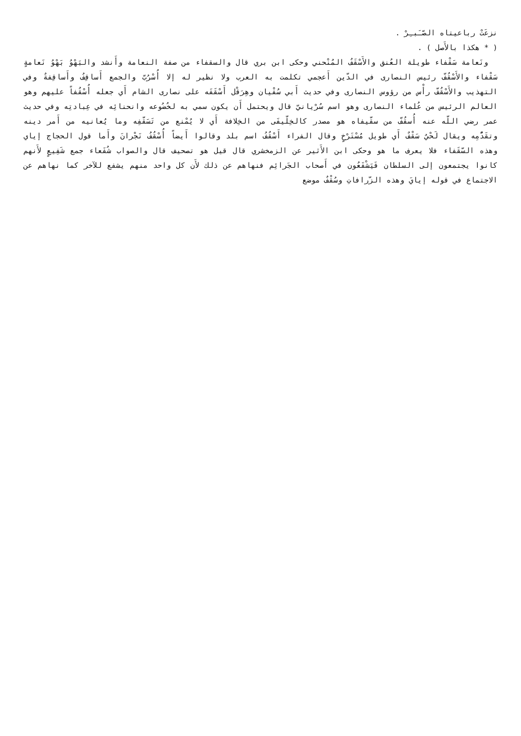نزعَتْ رباعيتاه الصّـَبـِرْ .
( * هكذا بالأَصل ) .
ونَعامة سَقْفاء طويلة العُنق والأَسْقَفُ المُنْحني وحكى ابن بري قال والسقفاء من صفة النعامة وأَنشد والبَهْوُ بَهْوُ نَعامةٍ سَقْفاء والأَسْقُفّ رئيس النصارى في الدّين أَعجمي تكلمت به العرب ولا نظير له إلا أُسْرُبّ والجمع أَساقِفُ وأَساقِفةٌ وفي التهذيب والأَسْقُفّ رأْس من رؤوس النصارى وفي حديث أَبي سُفْيان وهِرَقْل أَسْقَفَه على نصارى الشام أَي جعله أُسْقُفاً عليهم وهو العالم الرئيس من عُلماء النصارى وهو اسم سُرْيانيّ قال ويحتمل أَن يكون سمي به لخُضُوعه وانحنائِه في عِبادتِه وفي حديث عمر رضي اللّه عنه أُسقُفّ من سقّيفاه هو مصدر كالخِلّيفَى من الخِلافة أَي لا يُمْنع من تَسَقّفِه وما يُعانيه من أَمر دينه وتقَدُّمِه ويقال لَحْيٌ سَقْفٌ أَي طويل مُسْتَرْخٍ وقال الفراء أَسْقُفُ اسم بلد وقالوا أَيضاً أُسْقُفُ نَجْرانَ وأَما قول الحجاج إياي وهذه السّقَفاء فلا يعرف ما هو وحكى ابن الأَثير عن الزمخشري قال قيل هو تصحيف قال والصواب شُفَعاء جمع شَفِيعٍ لأَنهم كانوا يجتمعون إلى السلطان فَيَشْفَعُون في أَصحاب الجَرائِم فنهاهم عن ذلك لأَن كل واحد منهم يشفع للآخر كما نهاهم عن الاجتماع في قوله إيايَ وهذه الزّرافاتِ وسُقْفٌ موضع